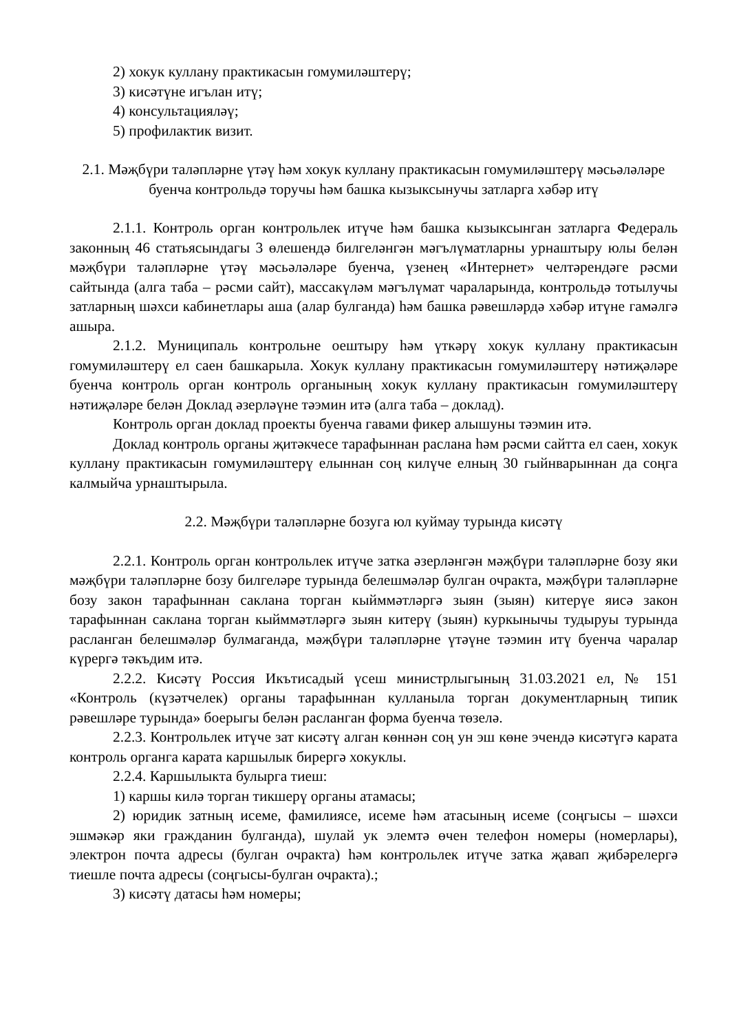2) хокук куллану практикасын гомумиләштерү;
3) кисәтүне игълан итү;
4) консультацияләү;
5) профилактик визит.
2.1. Мәҗбүри таләпләрне үтәү һәм хокук куллану практикасын гомумиләштерү мәсьәләләре буенча контрольдә торучы һәм башка кызыксынучы затларга хәбәр итү
2.1.1. Контроль орган контрольлек итүче һәм башка кызыксынган затларга Федераль законның 46 статьясындагы 3 өлешендә билгеләнгән мәгълүматларны урнаштыру юлы белән мәҗбүри таләпләрне үтәү мәсьәләләре буенча, үзенең «Интернет» челтәрендәге рәсми сайтында (алга таба – рәсми сайт), массакүләм мәгълүмат чараларында, контрольдә тотылучы затларның шәхси кабинетлары аша (алар булганда) һәм башка рәвешләрдә хәбәр итүне гамәлгә ашыра.
2.1.2. Муниципаль контрольне оештыру һәм үткәрү хокук куллану практикасын гомумиләштерү ел саен башкарыла. Хокук куллану практикасын гомумиләштерү нәтиҗәләре буенча контроль орган контроль органының хокук куллану практикасын гомумиләштерү нәтиҗәләре белән Доклад әзерләүне тәэмин итә (алга таба – доклад).
Контроль орган доклад проекты буенча гавами фикер алышуны тәэмин итә.
Доклад контроль органы җитәкчесе тарафыннан раслана һәм рәсми сайтта ел саен, хокук куллану практикасын гомумиләштерү елыннан соң килүче елның 30 гыйнварыннан да соңга калмыйча урнаштырыла.
2.2. Мәҗбүри таләпләрне бозуга юл куймау турында кисәтү
2.2.1. Контроль орган контрольлек итүче затка әзерләнгән мәҗбүри таләпләрне бозу яки мәҗбүри таләпләрне бозу билгеләре турында белешмәләр булган очракта, мәҗбүри таләпләрне бозу закон тарафыннан саклана торган кыйммәтләргә зыян (зыян) китерүе яисә закон тарафыннан саклана торган кыйммәтләргә зыян китерү (зыян) куркынычы тудыруы турында расланган белешмәләр булмаганда, мәҗбүри таләпләрне үтәүне тәэмин итү буенча чаралар күрергә тәкъдим итә.
2.2.2. Кисәтү Россия Икътисадый үсеш министрлыгының 31.03.2021 ел, № 151 «Контроль (күзәтчелек) органы тарафыннан кулланыла торган документларның типик рәвешләре турында» боерыгы белән расланган форма буенча төзелә.
2.2.3. Контрольлек итүче зат кисәтү алган көннән соң ун эш көне эчендә кисәтүгә карата контроль органга карата каршылык бирергә хокуклы.
2.2.4. Каршылыкта булырга тиеш:
1) каршы килә торган тикшерү органы атамасы;
2) юридик затның исеме, фамилиясе, исеме һәм атасының исеме (соңгысы – шәхси эшмәкәр яки гражданин булганда), шулай ук элемтә өчен телефон номеры (номерлары), электрон почта адресы (булган очракта) һәм контрольлек итүче затка җавап җибәрелергә тиешле почта адресы (соңгысы-булган очракта).;
3) кисәтү датасы һәм номеры;